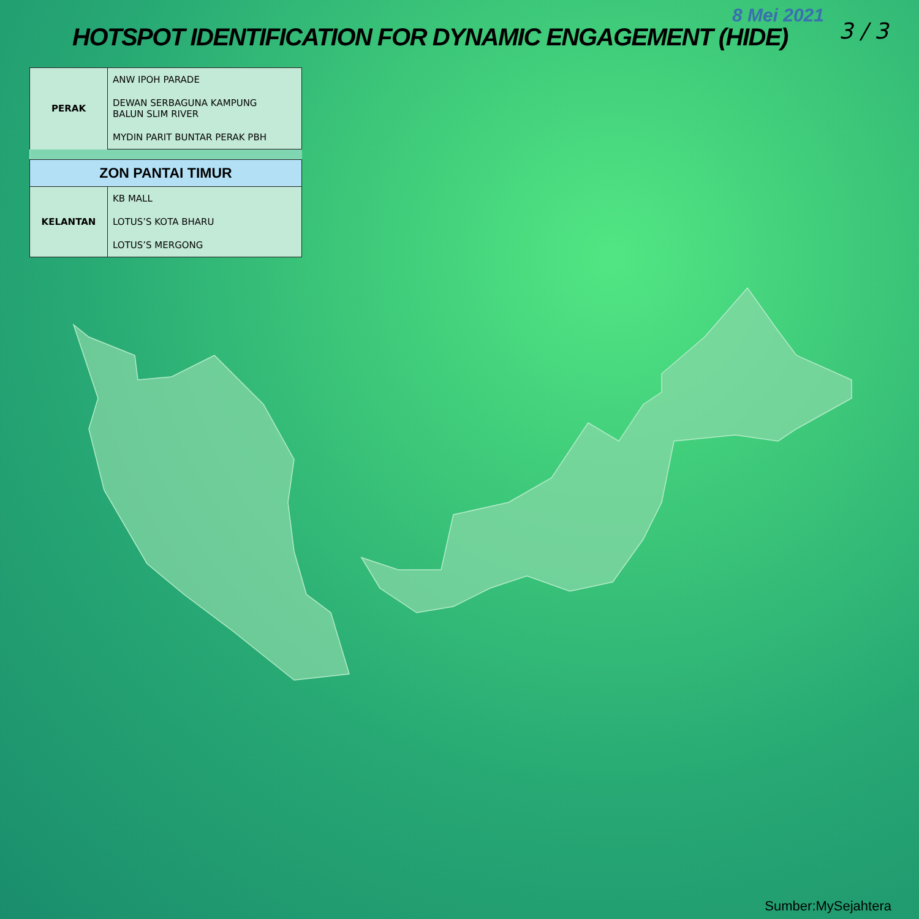8 Mei 2021
HOTSPOT IDENTIFICATION FOR DYNAMIC ENGAGEMENT (HIDE)
3 / 3
| PERAK | ANW IPOH PARADE |
| | DEWAN SERBAGUNA KAMPUNG BALUN SLIM RIVER |
| | MYDIN PARIT BUNTAR PERAK PBH |
| ZON PANTAI TIMUR | |
| KELANTAN | KB MALL |
| | LOTUS’S KOTA BHARU |
| | LOTUS’S MERGONG |
Sumber:MySejahtera